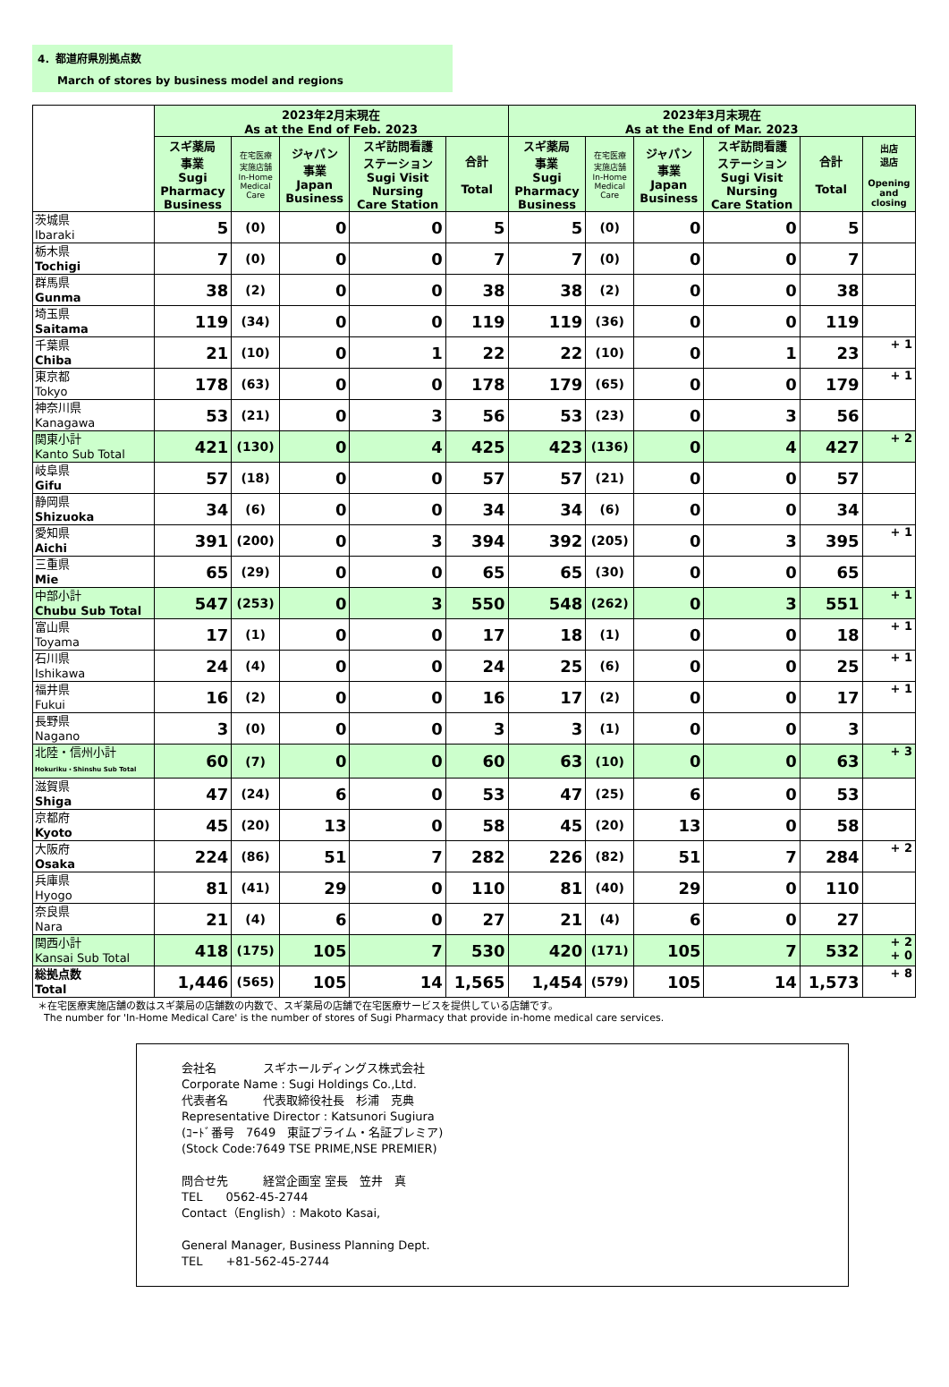4．都道府県別拠点数
March of stores by business model and regions
| | 2023年2月末現在 As at the End of Feb. 2023 | | | | | 2023年3月末現在 As at the End of Mar. 2023 | | | | | |
| --- | --- | --- | --- | --- | --- | --- | --- | --- | --- | --- | --- |
| | スギ薬局 事業 Sugi Pharmacy Business | 在宅医療 実施店舗 In-Home Medical Care | ジャパン 事業 Japan Business | スギ訪問看護 ステーション Sugi Visit Nursing Care Station | 合計 Total | スギ薬局 事業 Sugi Pharmacy Business | 在宅医療 実施店舗 In-Home Medical Care | ジャパン 事業 Japan Business | スギ訪問看護 ステーション Sugi Visit Nursing Care Station | 合計 Total | 出店 退店 Opening and closing |
| 茨城県 Ibaraki | 5 | (0) | 0 | 0 | 5 | 5 | (0) | 0 | 0 | 5 | |
| 栃木県 Tochigi | 7 | (0) | 0 | 0 | 7 | 7 | (0) | 0 | 0 | 7 | |
| 群馬県 Gunma | 38 | (2) | 0 | 0 | 38 | 38 | (2) | 0 | 0 | 38 | |
| 埼玉県 Saitama | 119 | (34) | 0 | 0 | 119 | 119 | (36) | 0 | 0 | 119 | |
| 千葉県 Chiba | 21 | (10) | 0 | 1 | 22 | 22 | (10) | 0 | 1 | 23 | + 1 |
| 東京都 Tokyo | 178 | (63) | 0 | 0 | 178 | 179 | (65) | 0 | 0 | 179 | + 1 |
| 神奈川県 Kanagawa | 53 | (21) | 0 | 3 | 56 | 53 | (23) | 0 | 3 | 56 | |
| 関東小計 Kanto Sub Total | 421 | (130) | 0 | 4 | 425 | 423 | (136) | 0 | 4 | 427 | + 2 |
| 岐阜県 Gifu | 57 | (18) | 0 | 0 | 57 | 57 | (21) | 0 | 0 | 57 | |
| 静岡県 Shizuoka | 34 | (6) | 0 | 0 | 34 | 34 | (6) | 0 | 0 | 34 | |
| 愛知県 Aichi | 391 | (200) | 0 | 3 | 394 | 392 | (205) | 0 | 3 | 395 | + 1 |
| 三重県 Mie | 65 | (29) | 0 | 0 | 65 | 65 | (30) | 0 | 0 | 65 | |
| 中部小計 Chubu Sub Total | 547 | (253) | 0 | 3 | 550 | 548 | (262) | 0 | 3 | 551 | + 1 |
| 富山県 Toyama | 17 | (1) | 0 | 0 | 17 | 18 | (1) | 0 | 0 | 18 | + 1 |
| 石川県 Ishikawa | 24 | (4) | 0 | 0 | 24 | 25 | (6) | 0 | 0 | 25 | + 1 |
| 福井県 Fukui | 16 | (2) | 0 | 0 | 16 | 17 | (2) | 0 | 0 | 17 | + 1 |
| 長野県 Nagano | 3 | (0) | 0 | 0 | 3 | 3 | (1) | 0 | 0 | 3 | |
| 北陸・信州小計 Hokuriku・Shinshu Sub Total | 60 | (7) | 0 | 0 | 60 | 63 | (10) | 0 | 0 | 63 | + 3 |
| 滋賀県 Shiga | 47 | (24) | 6 | 0 | 53 | 47 | (25) | 6 | 0 | 53 | |
| 京都府 Kyoto | 45 | (20) | 13 | 0 | 58 | 45 | (20) | 13 | 0 | 58 | |
| 大阪府 Osaka | 224 | (86) | 51 | 7 | 282 | 226 | (82) | 51 | 7 | 284 | + 2 |
| 兵庫県 Hyogo | 81 | (41) | 29 | 0 | 110 | 81 | (40) | 29 | 0 | 110 | |
| 奈良県 Nara | 21 | (4) | 6 | 0 | 27 | 21 | (4) | 6 | 0 | 27 | |
| 関西小計 Kansai Sub Total | 418 | (175) | 105 | 7 | 530 | 420 | (171) | 105 | 7 | 532 | + 2 + 0 |
| 総拠点数 Total | 1,446 | (565) | 105 | 14 | 1,565 | 1,454 | (579) | 105 | 14 | 1,573 | + 8 |
＊在宅医療実施店舗の数はスギ薬局の店舗数の内数で、スギ薬局の店舗で在宅医療サービスを提供している店舗です。
The number for 'In-Home Medical Care' is the number of stores of Sugi Pharmacy that provide in-home medical care services.
会社名　　　　スギホールディングス株式会社
Corporate Name : Sugi Holdings Co.,Ltd.
代表者名　　　代表取締役社長　杉浦　克典
Representative Director : Katsunori Sugiura
(ｺｰﾄﾞ番号　7649　東証プライム・名証プレミア)
(Stock Code:7649 TSE PRIME,NSE PREMIER)
問合せ先　　　経営企画室 室長　笠井　真
TEL　　0562-45-2744
Contact（English）: Makoto Kasai,
General Manager, Business Planning Dept.
TEL　　+81-562-45-2744